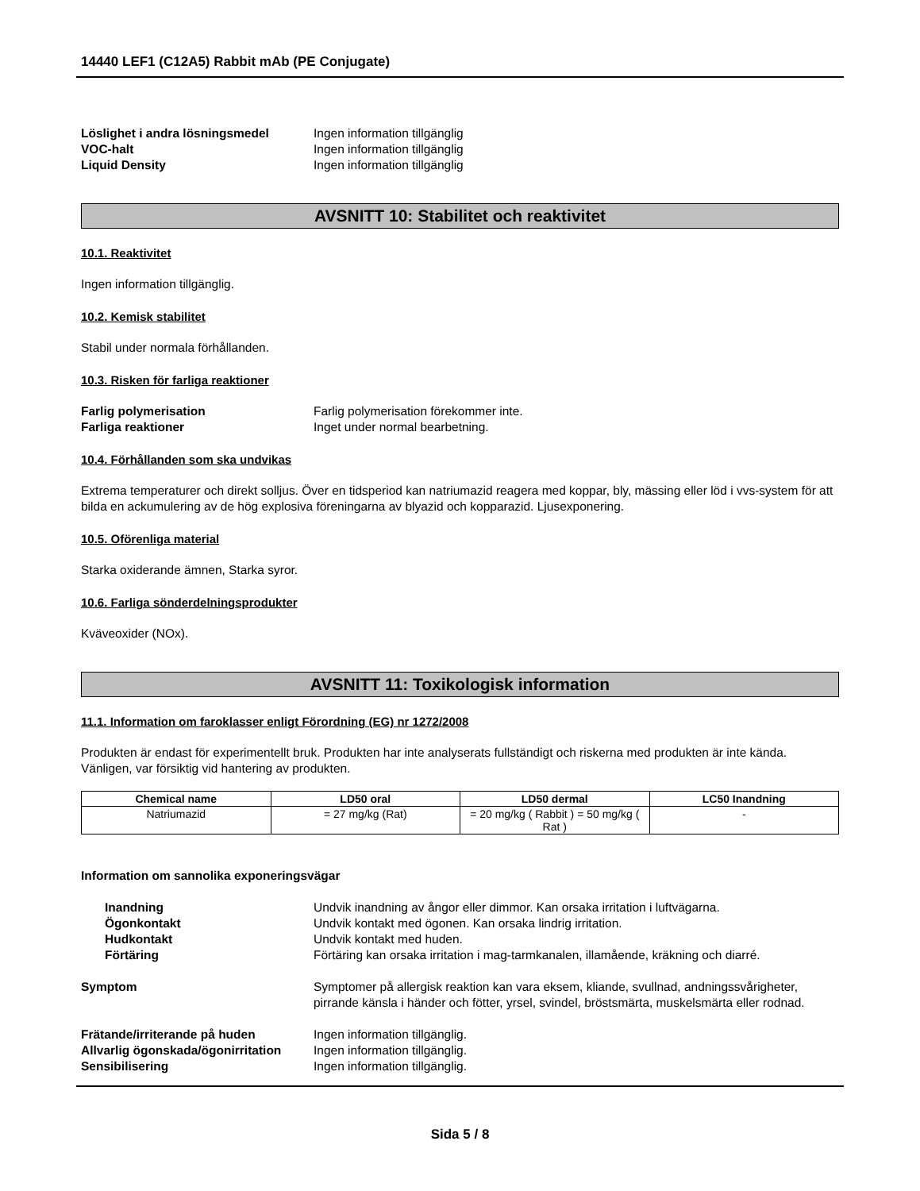14440 LEF1 (C12A5) Rabbit mAb (PE Conjugate)
Löslighet i andra lösningsmedel Ingen information tillgänglig VOC-halt Ingen information tillgänglig Liquid Density Ingen information tillgänglig
AVSNITT 10: Stabilitet och reaktivitet
10.1. Reaktivitet
Ingen information tillgänglig.
10.2. Kemisk stabilitet
Stabil under normala förhållanden.
10.3. Risken för farliga reaktioner
Farlig polymerisation Farlig polymerisation förekommer inte. Farliga reaktioner Inget under normal bearbetning.
10.4. Förhållanden som ska undvikas
Extrema temperaturer och direkt solljus. Över en tidsperiod kan natriumazid reagera med koppar, bly, mässing eller löd i vvs-system för att bilda en ackumulering av de hög explosiva föreningarna av blyazid och kopparazid. Ljusexponering.
10.5. Oförenliga material
Starka oxiderande ämnen, Starka syror.
10.6. Farliga sönderdelningsprodukter
Kväveoxider (NOx).
AVSNITT 11: Toxikologisk information
11.1. Information om faroklasser enligt Förordning (EG) nr 1272/2008
Produkten är endast för experimentellt bruk. Produkten har inte analyserats fullständigt och riskerna med produkten är inte kända. Vänligen, var försiktig vid hantering av produkten.
| Chemical name | LD50 oral | LD50 dermal | LC50 Inandning |
| --- | --- | --- | --- |
| Natriumazid | = 27 mg/kg (Rat) | = 20 mg/kg ( Rabbit ) = 50 mg/kg ( Rat ) | - |
Information om sannolika exponeringsvägar
Inandning Undvik inandning av ångor eller dimmor. Kan orsaka irritation i luftvägarna. Ögonkontakt Undvik kontakt med ögonen. Kan orsaka lindrig irritation. Hudkontakt Undvik kontakt med huden. Förtäring Förtäring kan orsaka irritation i mag-tarmkanalen, illamående, kräkning och diarré.
Symptom Symptomer på allergisk reaktion kan vara eksem, kliande, svullnad, andningssvårigheter, pirrande känsla i händer och fötter, yrsel, svindel, bröstsmärta, muskelsmärta eller rodnad.
Frätande/irriterande på huden Ingen information tillgänglig. Allvarlig ögonskada/ögonirritation Ingen information tillgänglig. Sensibilisering Ingen information tillgänglig.
Sida 5 / 8